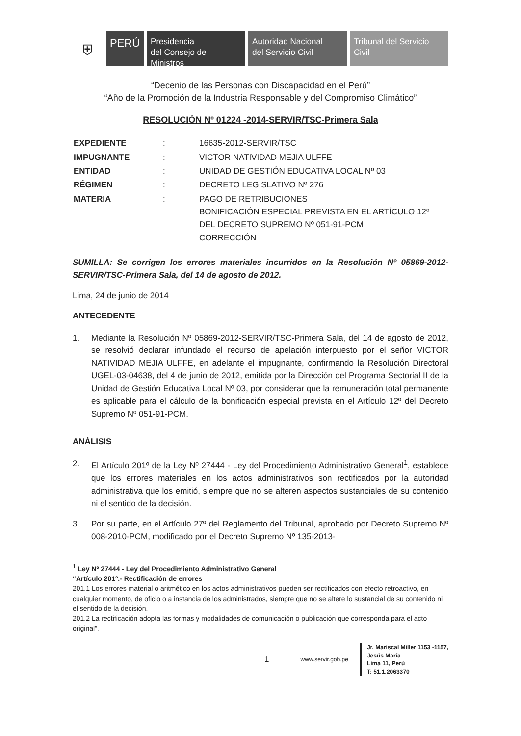⛨
PERÚ
Presidencia
del Consejo de Ministros
Autoridad Nacional
del Servicio Civil
Tribunal del Servicio
Civil
“Decenio de las Personas con Discapacidad en el Perú”
“Año de la Promoción de la Industria Responsable y del Compromiso Climático”
RESOLUCIÓN Nº 01224 -2014-SERVIR/TSC-Primera Sala
| EXPEDIENTE | : | 16635-2012-SERVIR/TSC |
| IMPUGNANTE | : | VICTOR NATIVIDAD MEJIA ULFFE |
| ENTIDAD | : | UNIDAD DE GESTIÓN EDUCATIVA LOCAL Nº 03 |
| RÉGIMEN | : | DECRETO LEGISLATIVO Nº 276 |
| MATERIA | : | PAGO DE RETRIBUCIONES BONIFICACIÓN ESPECIAL PREVISTA EN EL ARTÍCULO 12º DEL DECRETO SUPREMO Nº 051-91-PCM CORRECCIÓN |
SUMILLA: Se corrigen los errores materiales incurridos en la Resolución Nº 05869-2012-SERVIR/TSC-Primera Sala, del 14 de agosto de 2012.
Lima, 24 de junio de 2014
ANTECEDENTE
1. Mediante la Resolución Nº 05869-2012-SERVIR/TSC-Primera Sala, del 14 de agosto de 2012, se resolvió declarar infundado el recurso de apelación interpuesto por el señor VICTOR NATIVIDAD MEJIA ULFFE, en adelante el impugnante, confirmando la Resolución Directoral UGEL-03-04638, del 4 de junio de 2012, emitida por la Dirección del Programa Sectorial II de la Unidad de Gestión Educativa Local Nº 03, por considerar que la remuneración total permanente es aplicable para el cálculo de la bonificación especial prevista en el Artículo 12º del Decreto Supremo Nº 051-91-PCM.
ANÁLISIS
2. El Artículo 201º de la Ley Nº 27444 - Ley del Procedimiento Administrativo General<sup>1</sup>, establece que los errores materiales en los actos administrativos son rectificados por la autoridad administrativa que los emitió, siempre que no se alteren aspectos sustanciales de su contenido ni el sentido de la decisión.
3. Por su parte, en el Artículo 27º del Reglamento del Tribunal, aprobado por Decreto Supremo Nº 008-2010-PCM, modificado por el Decreto Supremo Nº 135-2013-
<sup>1</sup> Ley Nº 27444 - Ley del Procedimiento Administrativo General
“Artículo 201º.- Rectificación de errores
201.1 Los errores material o aritmético en los actos administrativos pueden ser rectificados con efecto retroactivo, en cualquier momento, de oficio o a instancia de los administrados, siempre que no se altere lo sustancial de su contenido ni el sentido de la decisión.
201.2 La rectificación adopta las formas y modalidades de comunicación o publicación que corresponda para el acto original”.
1 www.servir.gob.pe
Jr. Mariscal Miller 1153 -1157,
Jesús María
Lima 11, Perú
T: 51.1.2063370